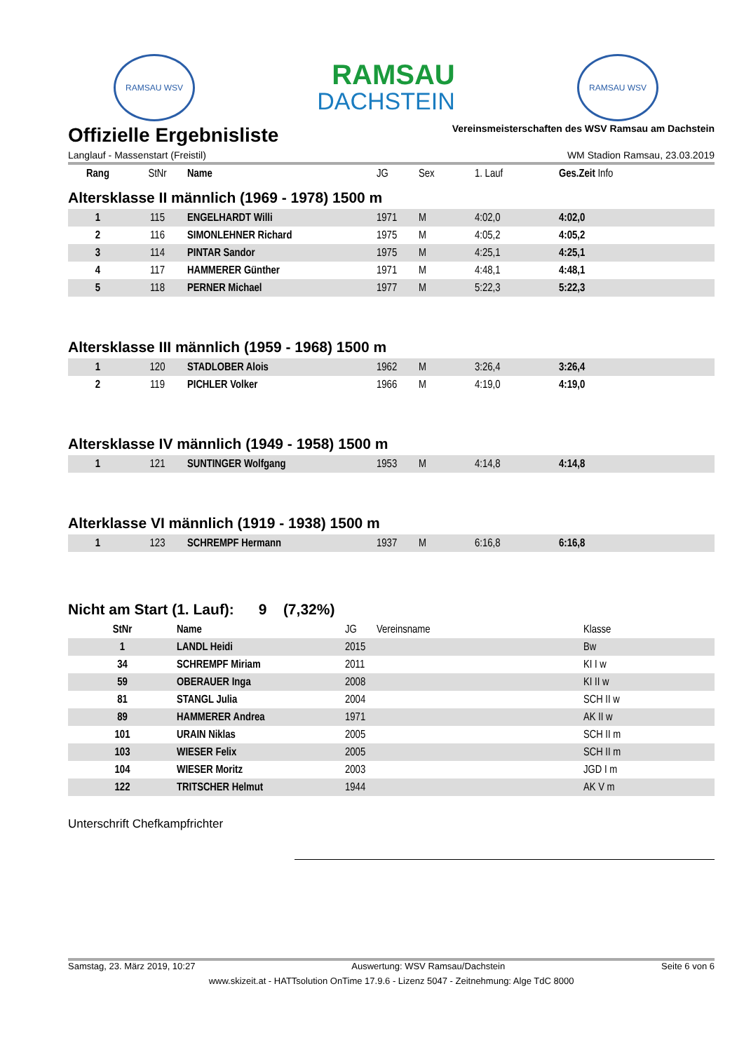RAMSAU WSV
RAMSAU
DACHSTEIN
RAMSAU WSV
Offizielle Ergebnisliste
Vereinsmeisterschaften des WSV Ramsau am Dachstein
Langlauf - Massenstart (Freistil) WM Stadion Ramsau, 23.03.2019
| Rang | StNr | Name | JG | Sex | 1. Lauf | Ges.Zeit Info |
| --- | --- | --- | --- | --- | --- | --- |
Altersklasse II männlich (1969 - 1978) 1500 m
| 1 | 115 | ENGELHARDT Willi | 1971 | M | 4:02,0 | 4:02,0 |
| 2 | 116 | SIMONLEHNER Richard | 1975 | M | 4:05,2 | 4:05,2 |
| 3 | 114 | PINTAR Sandor | 1975 | M | 4:25,1 | 4:25,1 |
| 4 | 117 | HAMMERER Günther | 1971 | M | 4:48,1 | 4:48,1 |
| 5 | 118 | PERNER Michael | 1977 | M | 5:22,3 | 5:22,3 |
Altersklasse III männlich (1959 - 1968) 1500 m
| 1 | 120 | STADLOBER Alois | 1962 | M | 3:26,4 | 3:26,4 |
| 2 | 119 | PICHLER Volker | 1966 | M | 4:19,0 | 4:19,0 |
Altersklasse IV männlich (1949 - 1958) 1500 m
| 1 | 121 | SUNTINGER Wolfgang | 1953 | M | 4:14,8 | 4:14,8 |
Alterklasse VI männlich (1919 - 1938) 1500 m
| 1 | 123 | SCHREMPF Hermann | 1937 | M | 6:16,8 | 6:16,8 |
Nicht am Start (1. Lauf): 9 (7,32%)
| StNr | Name | JG | Vereinsname | Klasse |
| --- | --- | --- | --- | --- |
| 1 | LANDL Heidi | 2015 | | Bw |
| 34 | SCHREMPF Miriam | 2011 | | KI I w |
| 59 | OBERAUER Inga | 2008 | | KI II w |
| 81 | STANGL Julia | 2004 | | SCH II w |
| 89 | HAMMERER Andrea | 1971 | | AK II w |
| 101 | URAIN Niklas | 2005 | | SCH II m |
| 103 | WIESER Felix | 2005 | | SCH II m |
| 104 | WIESER Moritz | 2003 | | JGD I m |
| 122 | TRITSCHER Helmut | 1944 | | AK V m |
Unterschrift Chefkampfrichter
Samstag, 23. März 2019, 10:27 Auswertung: WSV Ramsau/Dachstein Seite 6 von 6
www.skizeit.at - HATTsolution OnTime 17.9.6 - Lizenz 5047 - Zeitnehmung: Alge TdC 8000